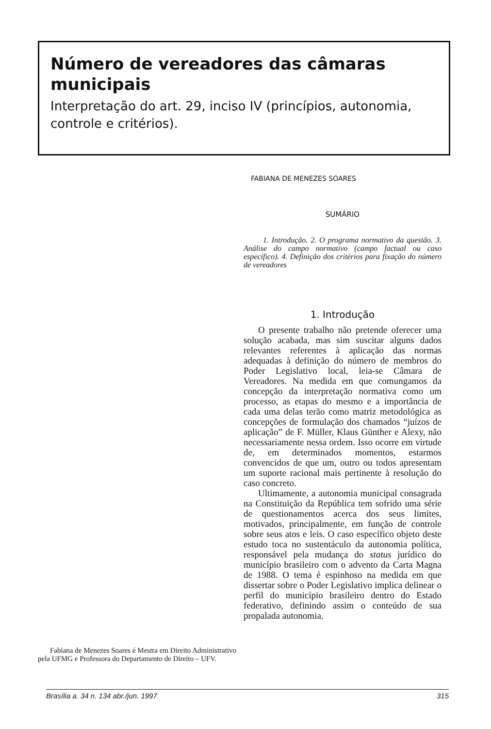Número de vereadores das câmaras municipais
Interpretação do art. 29, inciso IV (princípios, autonomia, controle e critérios).
FABIANA DE MENEZES SOARES
SUMÁRIO
1. Introdução. 2. O programa normativo da questão. 3. Análise do campo normativo (campo factual ou caso específico). 4. Definição dos critérios para fixação do número de vereadores
1. Introdução
O presente trabalho não pretende oferecer uma solução acabada, mas sim suscitar alguns dados relevantes referentes à aplicação das normas adequadas à definição do número de membros do Poder Legislativo local, leia-se Câmara de Vereadores. Na medida em que comungamos da concepção da interpretação normativa como um processo, as etapas do mesmo e a importância de cada uma delas terão como matriz metodológica as concepções de formulação dos chamados “juízos de aplicação” de F. Müller, Klaus Günther e Alexy, não necessariamente nessa ordem. Isso ocorre em virtude de, em determinados momentos, estarmos convencidos de que um, outro ou todos apresentam um suporte racional mais pertinente à resolução do caso concreto.
Ultimamente, a autonomia municipal consagrada na Constituição da República tem sofrido uma série de questionamentos acerca dos seus limites, motivados, principalmente, em função de controle sobre seus atos e leis. O caso específico objeto deste estudo toca no sustentáculo da autonomia política, responsável pela mudança do status jurídico do município brasileiro com o advento da Carta Magna de 1988. O tema é espinhoso na medida em que dissertar sobre o Poder Legislativo implica delinear o perfil do município brasileiro dentro do Estado federativo, definindo assim o conteúdo de sua propalada autonomia.
Fabiana de Menezes Soares é Mestra em Direito Administrativo pela UFMG e Professora do Departamento de Direito – UFV.
Brasília a. 34 n. 134 abr./jun. 1997 315